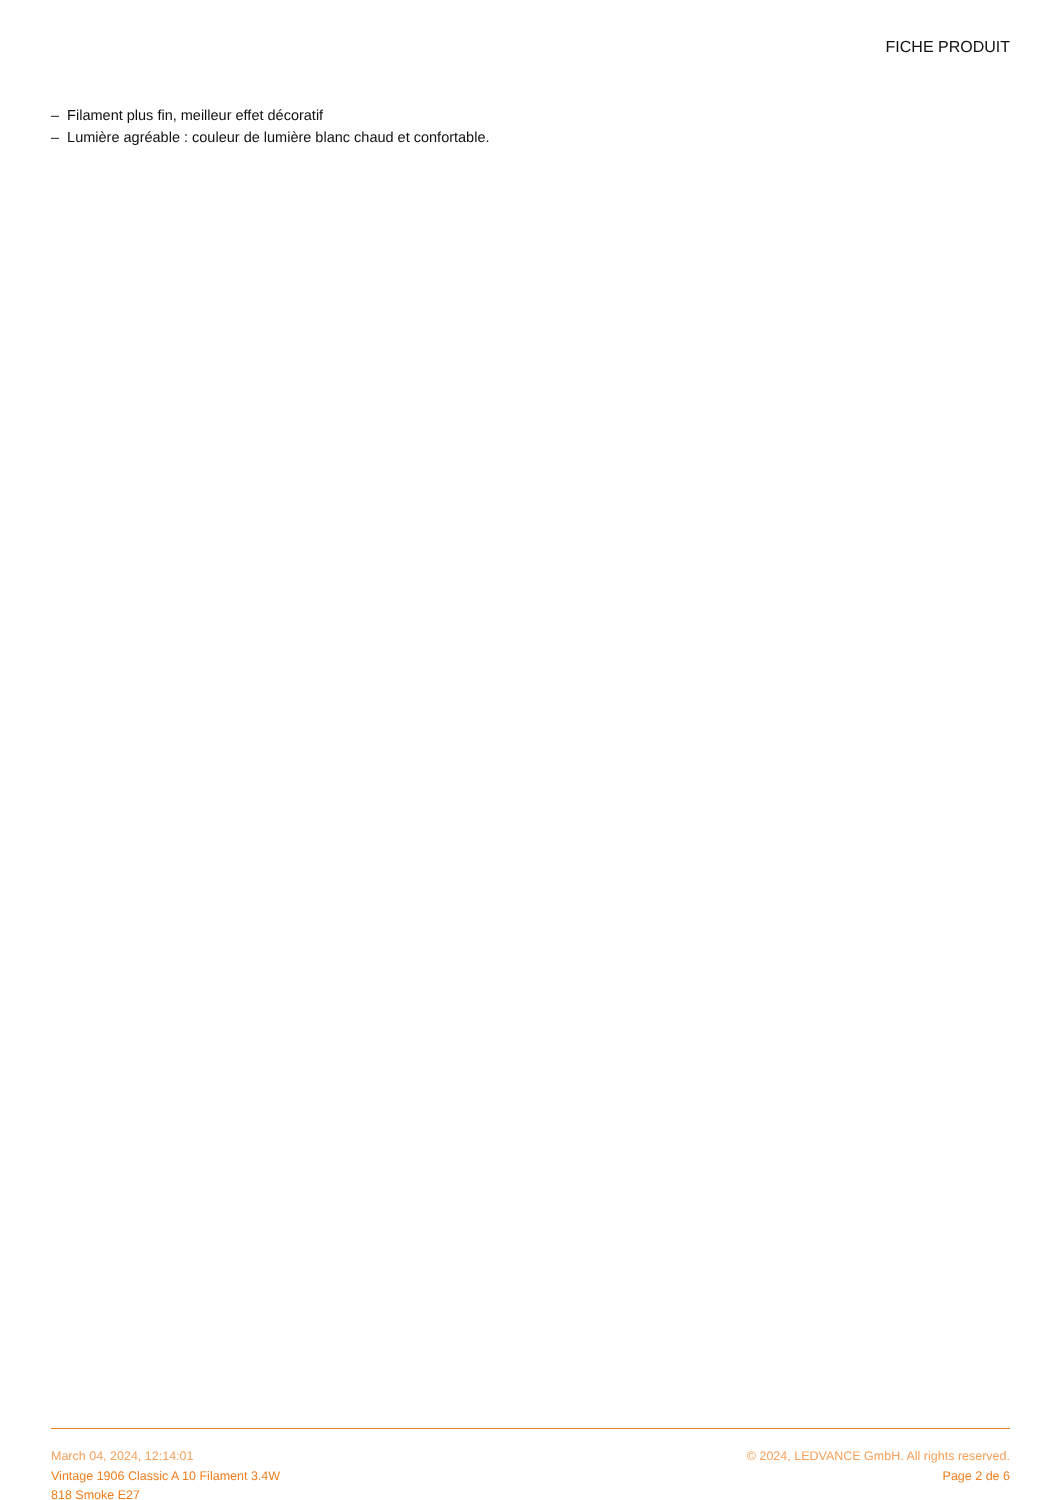FICHE PRODUIT
– Filament plus fin, meilleur effet décoratif
– Lumière agréable : couleur de lumière blanc chaud et confortable.
March 04, 2024, 12:14:01
Vintage 1906 Classic A 10 Filament 3.4W
818 Smoke E27
© 2024, LEDVANCE GmbH. All rights reserved.
Page 2 de 6